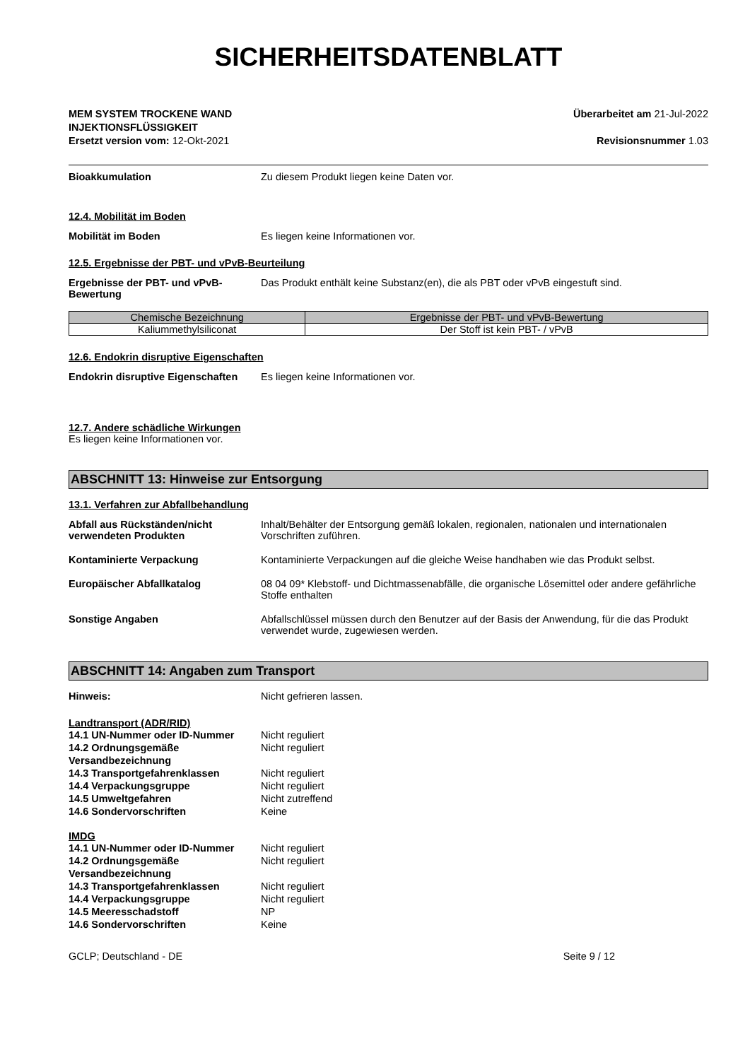SICHERHEITSDATENBLATT
MEM SYSTEM TROCKENE WAND
INJEKTIONSFLÜSSIGKEIT
Ersetzt version vom: 12-Okt-2021
Überarbeitet am 21-Jul-2022
Revisionsnummer 1.03
Bioakkumulation Zu diesem Produkt liegen keine Daten vor.
12.4. Mobilität im Boden
Mobilität im Boden Es liegen keine Informationen vor.
12.5. Ergebnisse der PBT- und vPvB-Beurteilung
Ergebnisse der PBT- und vPvB-Bewertung
Das Produkt enthält keine Substanz(en), die als PBT oder vPvB eingestuft sind.
| Chemische Bezeichnung | Ergebnisse der PBT- und vPvB-Bewertung |
| --- | --- |
| Kaliummethylsiliconat | Der Stoff ist kein PBT- / vPvB |
12.6. Endokrin disruptive Eigenschaften
Endokrin disruptive Eigenschaften
Es liegen keine Informationen vor.
12.7. Andere schädliche Wirkungen
Es liegen keine Informationen vor.
ABSCHNITT 13: Hinweise zur Entsorgung
13.1. Verfahren zur Abfallbehandlung
Abfall aus Rückständen/nicht verwendeten Produkten
Inhalt/Behälter der Entsorgung gemäß lokalen, regionalen, nationalen und internationalen Vorschriften zuführen.
Kontaminierte Verpackung Kontaminierte Verpackungen auf die gleiche Weise handhaben wie das Produkt selbst.
Europäischer Abfallkatalog 08 04 09* Klebstoff- und Dichtmassenabfälle, die organische Lösemittel oder andere gefährliche Stoffe enthalten
Sonstige Angaben Abfallschlüssel müssen durch den Benutzer auf der Basis der Anwendung, für die das Produkt verwendet wurde, zugewiesen werden.
ABSCHNITT 14: Angaben zum Transport
Hinweis: Nicht gefrieren lassen.
Landtransport (ADR/RID)
14.1 UN-Nummer oder ID-Nummer Nicht reguliert
14.2 Ordnungsgemäße Versandbezeichnung
Nicht reguliert
14.3 Transportgefahrenklassen Nicht reguliert
14.4 Verpackungsgruppe Nicht reguliert
14.5 Umweltgefahren Nicht zutreffend
14.6 Sondervorschriften Keine
IMDG
14.1 UN-Nummer oder ID-Nummer Nicht reguliert
14.2 Ordnungsgemäße Versandbezeichnung
Nicht reguliert
14.3 Transportgefahrenklassen Nicht reguliert
14.4 Verpackungsgruppe Nicht reguliert
14.5 Meeresschadstoff NP
14.6 Sondervorschriften Keine
GCLP; Deutschland - DE Seite 9 / 12